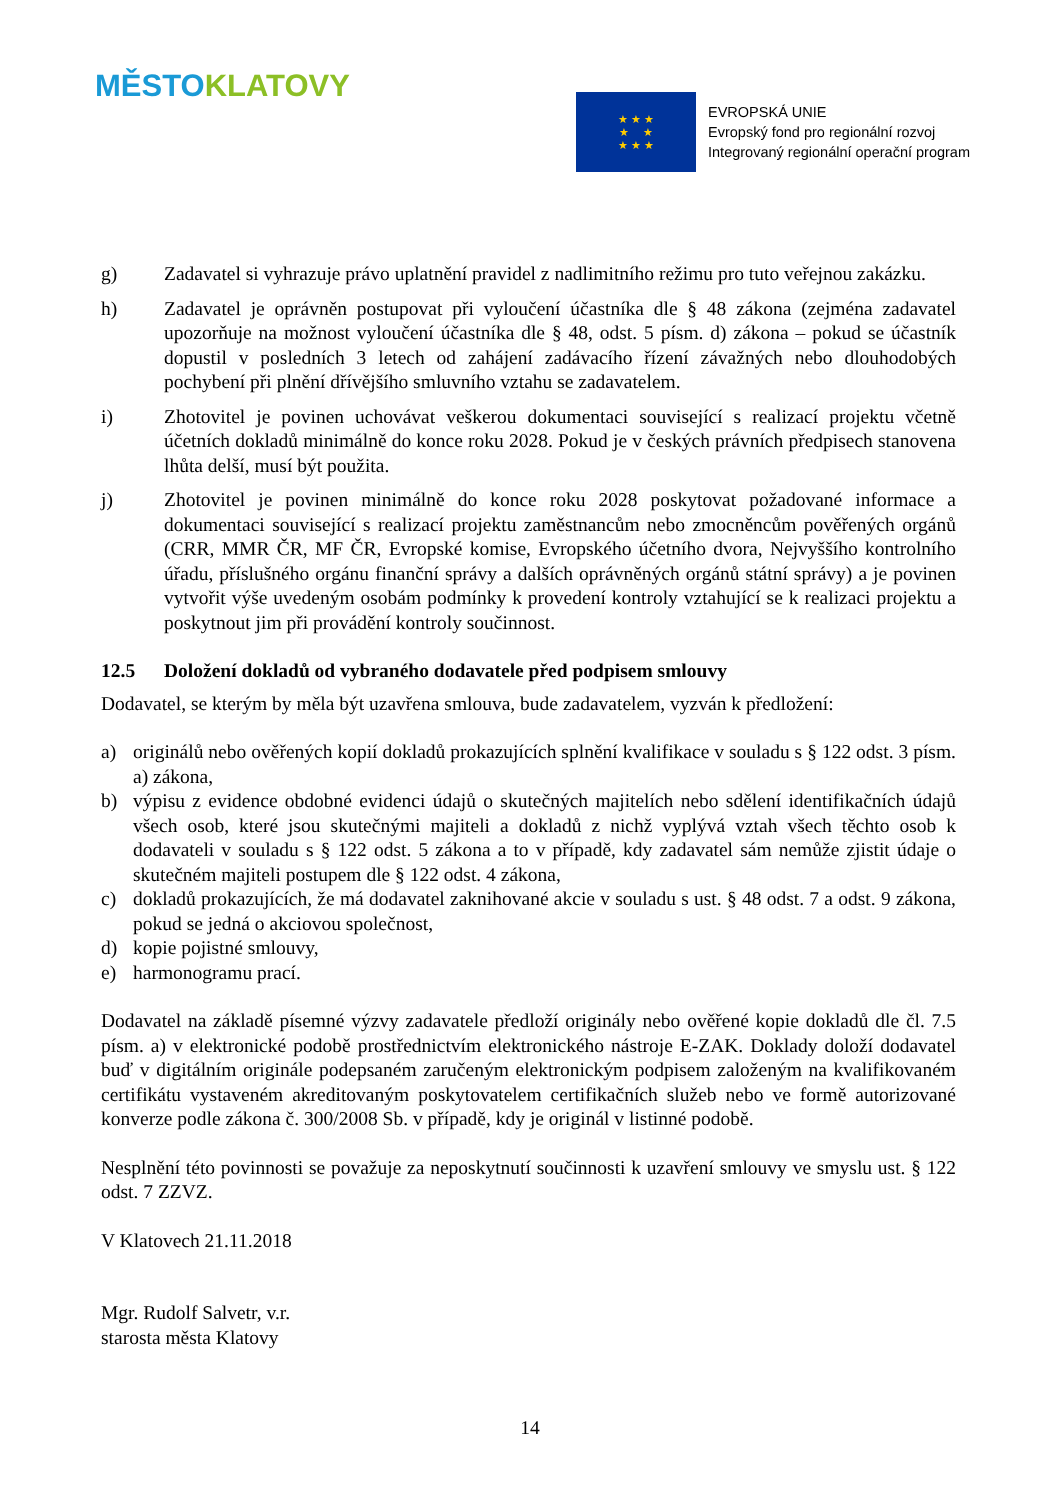MĚSTO KLATOVY
★ ★ ★
★ ★
★ ★ ★
EVROPSKÁ UNIE
Evropský fond pro regionální rozvoj
Integrovaný regionální operační program
g) Zadavatel si vyhrazuje právo uplatnění pravidel z nadlimitního režimu pro tuto veřejnou zakázku.
h) Zadavatel je oprávněn postupovat při vyloučení účastníka dle § 48 zákona (zejména zadavatel upozorňuje na možnost vyloučení účastníka dle § 48, odst. 5 písm. d) zákona – pokud se účastník dopustil v posledních 3 letech od zahájení zadávacího řízení závažných nebo dlouhodobých pochybení při plnění dřívějšího smluvního vztahu se zadavatelem.
i) Zhotovitel je povinen uchovávat veškerou dokumentaci související s realizací projektu včetně účetních dokladů minimálně do konce roku 2028. Pokud je v českých právních předpisech stanovena lhůta delší, musí být použita.
j) Zhotovitel je povinen minimálně do konce roku 2028 poskytovat požadované informace a dokumentaci související s realizací projektu zaměstnancům nebo zmocněncům pověřených orgánů (CRR, MMR ČR, MF ČR, Evropské komise, Evropského účetního dvora, Nejvyššího kontrolního úřadu, příslušného orgánu finanční správy a dalších oprávněných orgánů státní správy) a je povinen vytvořit výše uvedeným osobám podmínky k provedení kontroly vztahující se k realizaci projektu a poskytnout jim při provádění kontroly součinnost.
12.5 Doložení dokladů od vybraného dodavatele před podpisem smlouvy
Dodavatel, se kterým by měla být uzavřena smlouva, bude zadavatelem, vyzván k předložení:
a) originálů nebo ověřených kopií dokladů prokazujících splnění kvalifikace v souladu s § 122 odst. 3 písm. a) zákona,
b) výpisu z evidence obdobné evidenci údajů o skutečných majitelích nebo sdělení identifikačních údajů všech osob, které jsou skutečnými majiteli a dokladů z nichž vyplývá vztah všech těchto osob k dodavateli v souladu s § 122 odst. 5 zákona a to v případě, kdy zadavatel sám nemůže zjistit údaje o skutečném majiteli postupem dle § 122 odst. 4 zákona,
c) dokladů prokazujících, že má dodavatel zaknihované akcie v souladu s ust. § 48 odst. 7 a odst. 9 zákona, pokud se jedná o akciovou společnost,
d) kopie pojistné smlouvy,
e) harmonogramu prací.
Dodavatel na základě písemné výzvy zadavatele předloží originály nebo ověřené kopie dokladů dle čl. 7.5 písm. a) v elektronické podobě prostřednictvím elektronického nástroje E-ZAK. Doklady doloží dodavatel buď v digitálním originále podepsaném zaručeným elektronickým podpisem založeným na kvalifikovaném certifikátu vystaveném akreditovaným poskytovatelem certifikačních služeb nebo ve formě autorizované konverze podle zákona č. 300/2008 Sb. v případě, kdy je originál v listinné podobě.
Nesplnění této povinnosti se považuje za neposkytnutí součinnosti k uzavření smlouvy ve smyslu ust. § 122 odst. 7 ZZVZ.
V Klatovech 21.11.2018
Mgr. Rudolf Salvetr, v.r.
starosta města Klatovy
14